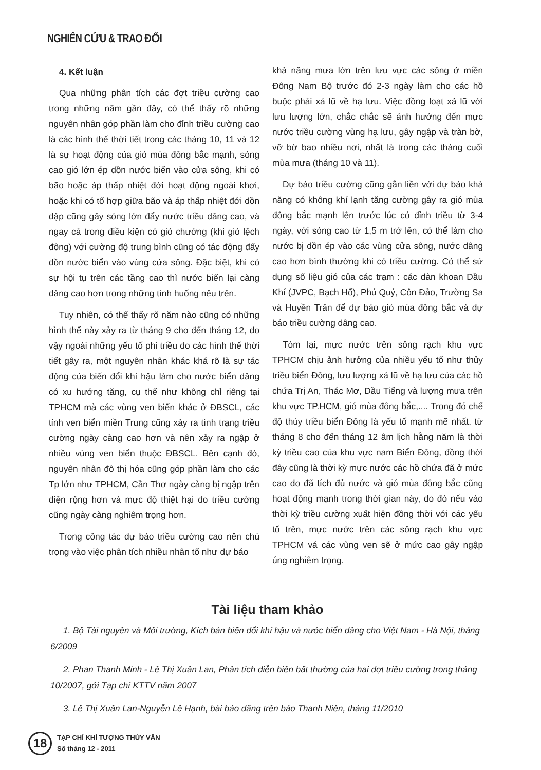NGHIÊN CỨU & TRAO ĐỔI
4. Kết luận
Qua những phân tích các đợt triều cường cao trong những năm gần đây, có thể thấy rõ những nguyên nhân góp phần làm cho đỉnh triều cường cao là các hình thế thời tiết trong các tháng 10, 11 và 12 là sự hoạt động của gió mùa đông bắc mạnh, sóng cao gió lớn ép dồn nước biển vào cửa sông, khi có bão hoặc áp thấp nhiệt đới hoạt động ngoài khơi, hoặc khi có tổ hợp giữa bão và áp thấp nhiệt đới dồn dập cũng gây sóng lớn đẩy nước triều dâng cao, và ngay cả trong điều kiện có gió chướng (khi gió lệch đông) với cường độ trung bình cũng có tác động đẩy dồn nước biển vào vùng cửa sông. Đặc biệt, khi có sự hội tụ trên các tầng cao thì nước biển lại càng dâng cao hơn trong những tình huống nêu trên.
Tuy nhiên, có thể thấy rõ năm nào cũng có những hình thế này xảy ra từ tháng 9 cho đến tháng 12, do vậy ngoài những yếu tố phi triều do các hình thế thời tiết gây ra, một nguyên nhân khác khá rõ là sự tác động của biến đổi khí hậu làm cho nước biển dâng có xu hướng tăng, cụ thể như không chỉ riêng tại TPHCM mà các vùng ven biển khác ở ĐBSCL, các tỉnh ven biển miền Trung cũng xảy ra tình trạng triều cường ngày càng cao hơn và nên xảy ra ngập ở nhiều vùng ven biển thuộc ĐBSCL. Bên cạnh đó, nguyên nhân đô thị hóa cũng góp phần làm cho các Tp lớn như TPHCM, Cần Thơ ngày càng bị ngập trên diện rộng hơn và mực độ thiệt hại do triều cường cũng ngày càng nghiêm trọng hơn.
Trong công tác dự báo triều cường cao nên chú trọng vào việc phân tích nhiều nhân tố như dự báo
khả năng mưa lớn trên lưu vực các sông ở miền Đông Nam Bộ trước đó 2-3 ngày làm cho các hồ buộc phải xả lũ về hạ lưu. Việc đồng loạt xả lũ với lưu lượng lớn, chắc chắc sẽ ảnh hưởng đến mực nước triều cường vùng hạ lưu, gây ngập và tràn bờ, vỡ bờ bao nhiều nơi, nhất là trong các tháng cuối mùa mưa (tháng 10 và 11).
Dự báo triều cường cũng gắn liền với dự báo khả năng có không khí lạnh tăng cường gây ra gió mùa đông bắc mạnh lên trước lúc có đỉnh triều từ 3-4 ngày, với sóng cao từ 1,5 m trở lên, có thể làm cho nước bị dồn ép vào các vùng cửa sông, nước dâng cao hơn bình thường khi có triều cường. Có thể sử dụng số liệu gió của các trạm : các dàn khoan Dầu Khí (JVPC, Bạch Hổ), Phú Quý, Côn Đảo, Trường Sa và Huyền Trân để dự báo gió mùa đông bắc và dự báo triều cường dâng cao.
Tóm lại, mực nước trên sông rạch khu vực TPHCM chịu ảnh hưởng của nhiều yếu tố như thủy triều biển Đông, lưu lượng xả lũ về hạ lưu của các hồ chứa Trị An, Thác Mơ, Dầu Tiếng và lượng mưa trên khu vực TP.HCM, gió mùa đông bắc,.... Trong đó chế độ thủy triều biển Đông là yếu tố mạnh mẽ nhất. từ tháng 8 cho đến tháng 12 âm lịch hằng năm là thời kỳ triều cao của khu vực nam Biển Đông, đồng thời đây cũng là thời kỳ mực nước các hồ chứa đã ở mức cao do đã tích đủ nước và gió mùa đông bắc cũng hoạt động mạnh trong thời gian này, do đó nếu vào thời kỳ triều cường xuất hiện đồng thời với các yếu tố trên, mực nước trên các sông rạch khu vực TPHCM vá các vùng ven sẽ ở mức cao gây ngập úng nghiêm trọng.
Tài liệu tham khảo
1. Bộ Tài nguyên và Môi trường, Kích bản biến đổi khí hậu và nước biển dâng cho Việt Nam - Hà Nội, tháng 6/2009
2. Phan Thanh Minh - Lê Thị Xuân Lan, Phân tích diễn biến bất thường của hai đợt triều cường trong tháng 10/2007, gởi Tạp chí KTTV năm 2007
3. Lê Thị Xuân Lan-Nguyễn Lê Hạnh, bài báo đăng trên báo Thanh Niên, tháng 11/2010
18
TẠP CHÍ KHÍ TƯỢNG THỦY VĂN
Số tháng 12 - 2011